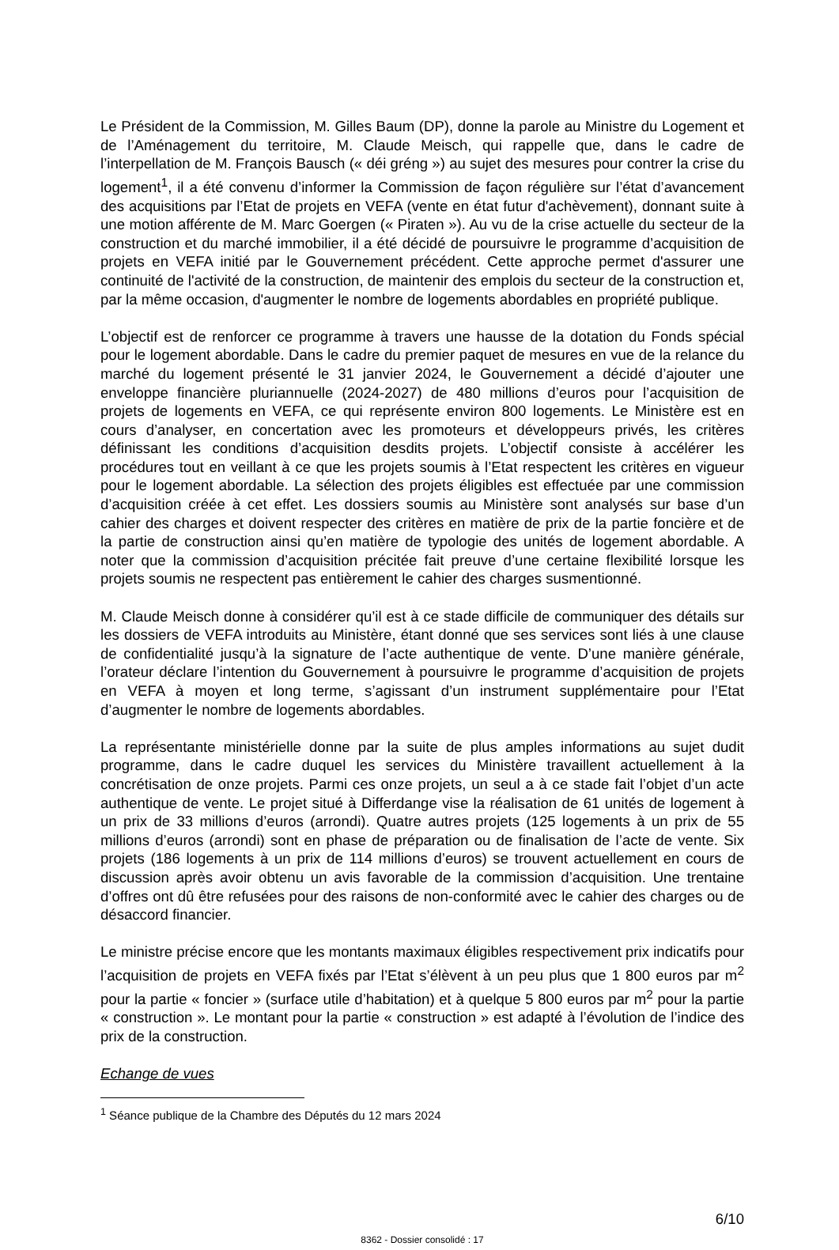Le Président de la Commission, M. Gilles Baum (DP), donne la parole au Ministre du Logement et de l’Aménagement du territoire, M. Claude Meisch, qui rappelle que, dans le cadre de l’interpellation de M. François Bausch (« déi gréng ») au sujet des mesures pour contrer la crise du logement<sup>1</sup>, il a été convenu d’informer la Commission de façon régulière sur l’état d’avancement des acquisitions par l’Etat de projets en VEFA (vente en état futur d'achèvement), donnant suite à une motion afférente de M. Marc Goergen (« Piraten »). Au vu de la crise actuelle du secteur de la construction et du marché immobilier, il a été décidé de poursuivre le programme d’acquisition de projets en VEFA initié par le Gouvernement précédent. Cette approche permet d'assurer une continuité de l'activité de la construction, de maintenir des emplois du secteur de la construction et, par la même occasion, d'augmenter le nombre de logements abordables en propriété publique.
L’objectif est de renforcer ce programme à travers une hausse de la dotation du Fonds spécial pour le logement abordable. Dans le cadre du premier paquet de mesures en vue de la relance du marché du logement présenté le 31 janvier 2024, le Gouvernement a décidé d’ajouter une enveloppe financière pluriannuelle (2024-2027) de 480 millions d’euros pour l’acquisition de projets de logements en VEFA, ce qui représente environ 800 logements. Le Ministère est en cours d’analyser, en concertation avec les promoteurs et développeurs privés, les critères définissant les conditions d’acquisition desdits projets. L’objectif consiste à accélérer les procédures tout en veillant à ce que les projets soumis à l’Etat respectent les critères en vigueur pour le logement abordable. La sélection des projets éligibles est effectuée par une commission d’acquisition créée à cet effet. Les dossiers soumis au Ministère sont analysés sur base d’un cahier des charges et doivent respecter des critères en matière de prix de la partie foncière et de la partie de construction ainsi qu’en matière de typologie des unités de logement abordable. A noter que la commission d’acquisition précitée fait preuve d’une certaine flexibilité lorsque les projets soumis ne respectent pas entièrement le cahier des charges susmentionné.
M. Claude Meisch donne à considérer qu’il est à ce stade difficile de communiquer des détails sur les dossiers de VEFA introduits au Ministère, étant donné que ses services sont liés à une clause de confidentialité jusqu’à la signature de l’acte authentique de vente. D’une manière générale, l’orateur déclare l’intention du Gouvernement à poursuivre le programme d’acquisition de projets en VEFA à moyen et long terme, s’agissant d’un instrument supplémentaire pour l’Etat d’augmenter le nombre de logements abordables.
La représentante ministérielle donne par la suite de plus amples informations au sujet dudit programme, dans le cadre duquel les services du Ministère travaillent actuellement à la concrétisation de onze projets. Parmi ces onze projets, un seul a à ce stade fait l’objet d’un acte authentique de vente. Le projet situé à Differdange vise la réalisation de 61 unités de logement à un prix de 33 millions d’euros (arrondi). Quatre autres projets (125 logements à un prix de 55 millions d’euros (arrondi) sont en phase de préparation ou de finalisation de l’acte de vente. Six projets (186 logements à un prix de 114 millions d’euros) se trouvent actuellement en cours de discussion après avoir obtenu un avis favorable de la commission d’acquisition. Une trentaine d’offres ont dû être refusées pour des raisons de non-conformité avec le cahier des charges ou de désaccord financier.
Le ministre précise encore que les montants maximaux éligibles respectivement prix indicatifs pour l’acquisition de projets en VEFA fixés par l’Etat s’élèvent à un peu plus que 1 800 euros par m<sup>2</sup> pour la partie « foncier » (surface utile d’habitation) et à quelque 5 800 euros par m<sup>2</sup> pour la partie « construction ». Le montant pour la partie « construction » est adapté à l’évolution de l’indice des prix de la construction.
Echange de vues
<sup>1</sup> Séance publique de la Chambre des Députés du 12 mars 2024
6/10
8362 - Dossier consolidé : 17